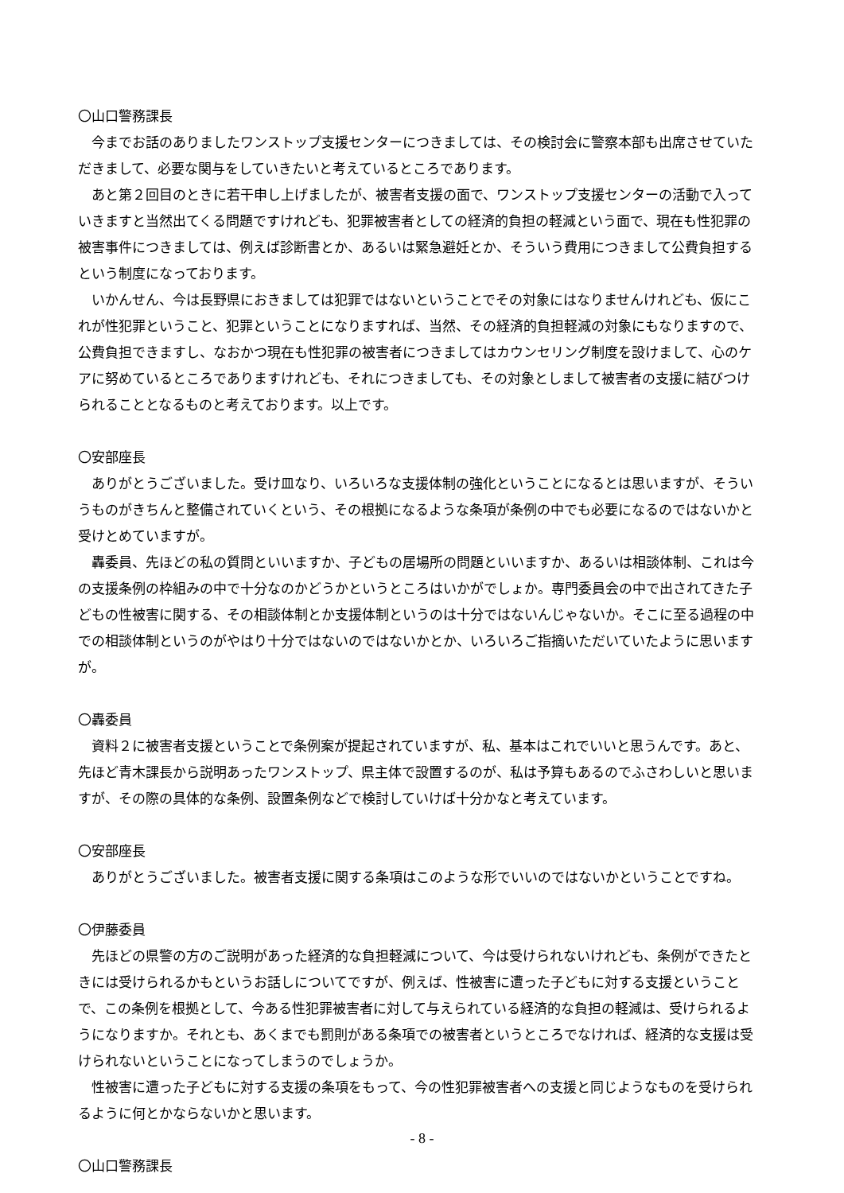〇山口警務課長
今までお話のありましたワンストップ支援センターにつきましては、その検討会に警察本部も出席させていただきまして、必要な関与をしていきたいと考えているところであります。
あと第２回目のときに若干申し上げましたが、被害者支援の面で、ワンストップ支援センターの活動で入っていきますと当然出てくる問題ですけれども、犯罪被害者としての経済的負担の軽減という面で、現在も性犯罪の被害事件につきましては、例えば診断書とか、あるいは緊急避妊とか、そういう費用につきまして公費負担するという制度になっております。
いかんせん、今は長野県におきましては犯罪ではないということでその対象にはなりませんけれども、仮にこれが性犯罪ということ、犯罪ということになりますれば、当然、その経済的負担軽減の対象にもなりますので、公費負担できますし、なおかつ現在も性犯罪の被害者につきましてはカウンセリング制度を設けまして、心のケアに努めているところでありますけれども、それにつきましても、その対象としまして被害者の支援に結びつけられることとなるものと考えております。以上です。
〇安部座長
ありがとうございました。受け皿なり、いろいろな支援体制の強化ということになるとは思いますが、そういうものがきちんと整備されていくという、その根拠になるような条項が条例の中でも必要になるのではないかと受けとめていますが。
轟委員、先ほどの私の質問といいますか、子どもの居場所の問題といいますか、あるいは相談体制、これは今の支援条例の枠組みの中で十分なのかどうかというところはいかがでしょか。専門委員会の中で出されてきた子どもの性被害に関する、その相談体制とか支援体制というのは十分ではないんじゃないか。そこに至る過程の中での相談体制というのがやはり十分ではないのではないかとか、いろいろご指摘いただいていたように思いますが。
〇轟委員
資料２に被害者支援ということで条例案が提起されていますが、私、基本はこれでいいと思うんです。あと、先ほど青木課長から説明あったワンストップ、県主体で設置するのが、私は予算もあるのでふさわしいと思いますが、その際の具体的な条例、設置条例などで検討していけば十分かなと考えています。
〇安部座長
ありがとうございました。被害者支援に関する条項はこのような形でいいのではないかということですね。
〇伊藤委員
先ほどの県警の方のご説明があった経済的な負担軽減について、今は受けられないけれども、条例ができたときには受けられるかもというお話しについてですが、例えば、性被害に遭った子どもに対する支援ということで、この条例を根拠として、今ある性犯罪被害者に対して与えられている経済的な負担の軽減は、受けられるようになりますか。それとも、あくまでも罰則がある条項での被害者というところでなければ、経済的な支援は受けられないということになってしまうのでしょうか。
性被害に遭った子どもに対する支援の条項をもって、今の性犯罪被害者への支援と同じようなものを受けられるように何とかならないかと思います。
〇山口警務課長
- 8 -